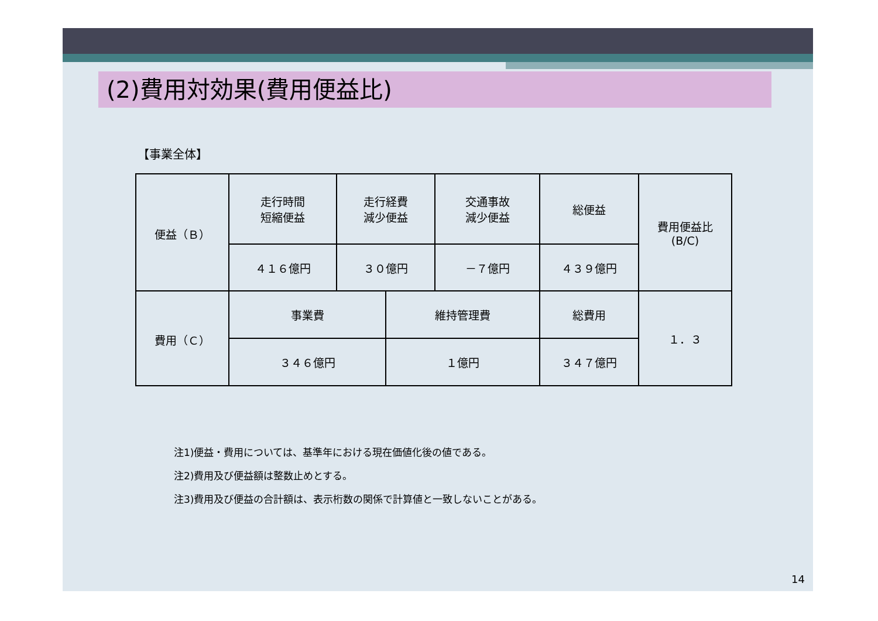(2)費用対効果(費用便益比)
【事業全体】
| 便益（Ｂ） | 走行時間 短縮便益 | 走行経費 減少便益 | | 交通事故 減少便益 | 総便益 | 費用便益比 (B/C) |
| | ４１６億円 | ３０億円 | | －７億円 | ４３９億円 | |
| 費用（Ｃ） | 事業費 | | 維持管理費 | | 総費用 | １．３ |
| | ３４６億円 | | １億円 | | ３４７億円 | |
注1)便益・費用については、基準年における現在価値化後の値である。
注2)費用及び便益額は整数止めとする。
注3)費用及び便益の合計額は、表示桁数の関係で計算値と一致しないことがある。
14